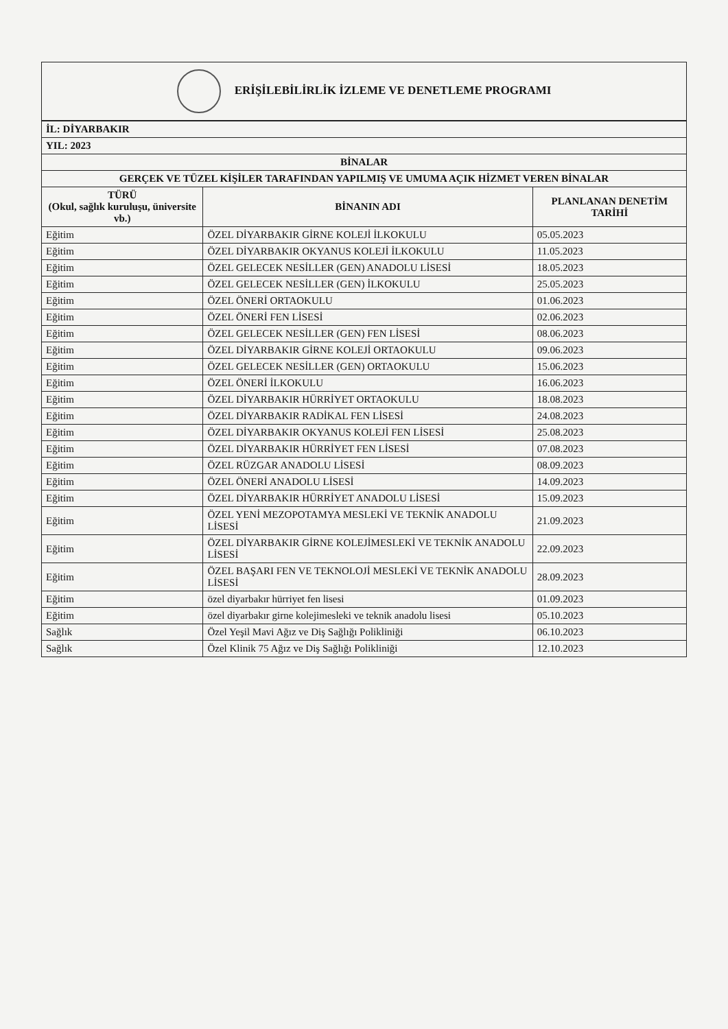ERİŞİLEBİLİRLİK İZLEME VE DENETLEME PROGRAMI
| İL: DİYARBAKIR | | |
| YIL: 2023 | | |
| BİNALAR | | |
| GERÇEK VE TÜZEL KİŞİLER TARAFINDAN YAPILMIŞ VE UMUMA AÇIK HİZMET VEREN BİNALAR | | |
| TÜRÜ (Okul, sağlık kuruluşu, üniversite vb.) | BİNANIN ADI | PLANLANAN DENETİM TARİHİ |
| Eğitim | ÖZEL DİYARBAKIR GİRNE KOLEJİ İLKOKULU | 05.05.2023 |
| Eğitim | ÖZEL DİYARBAKIR OKYANUS KOLEJİ İLKOKULU | 11.05.2023 |
| Eğitim | ÖZEL GELECEK NESİLLER (GEN) ANADOLU LİSESİ | 18.05.2023 |
| Eğitim | ÖZEL GELECEK NESİLLER (GEN) İLKOKULU | 25.05.2023 |
| Eğitim | ÖZEL ÖNERİ ORTAOKULU | 01.06.2023 |
| Eğitim | ÖZEL ÖNERİ FEN LİSESİ | 02.06.2023 |
| Eğitim | ÖZEL GELECEK NESİLLER (GEN) FEN LİSESİ | 08.06.2023 |
| Eğitim | ÖZEL DİYARBAKIR GİRNE KOLEJİ ORTAOKULU | 09.06.2023 |
| Eğitim | ÖZEL GELECEK NESİLLER (GEN) ORTAOKULU | 15.06.2023 |
| Eğitim | ÖZEL ÖNERİ İLKOKULU | 16.06.2023 |
| Eğitim | ÖZEL DİYARBAKIR HÜRRİYET ORTAOKULU | 18.08.2023 |
| Eğitim | ÖZEL DİYARBAKIR RADİKAL FEN LİSESİ | 24.08.2023 |
| Eğitim | ÖZEL DİYARBAKIR OKYANUS KOLEJİ FEN LİSESİ | 25.08.2023 |
| Eğitim | ÖZEL DİYARBAKIR HÜRRİYET FEN LİSESİ | 07.08.2023 |
| Eğitim | ÖZEL RÜZGAR ANADOLU LİSESİ | 08.09.2023 |
| Eğitim | ÖZEL ÖNERİ ANADOLU LİSESİ | 14.09.2023 |
| Eğitim | ÖZEL DİYARBAKIR HÜRRİYET ANADOLU LİSESİ | 15.09.2023 |
| Eğitim | ÖZEL YENİ MEZOPOTAMYA MESLEKİ VE TEKNİK ANADOLU LİSESİ | 21.09.2023 |
| Eğitim | ÖZEL DİYARBAKIR GİRNE KOLEJİMESLEKİ VE TEKNİK ANADOLU LİSESİ | 22.09.2023 |
| Eğitim | ÖZEL BAŞARI FEN VE TEKNOLOJİ MESLEKİ VE TEKNİK ANADOLU LİSESİ | 28.09.2023 |
| Eğitim | özel diyarbakır hürriyet fen lisesi | 01.09.2023 |
| Eğitim | özel diyarbakır girne kolejimesleki ve teknik anadolu lisesi | 05.10.2023 |
| Sağlık | Özel Yeşil Mavi Ağız ve Diş Sağlığı Polikliniği | 06.10.2023 |
| Sağlık | Özel Klinik 75 Ağız ve Diş Sağlığı Polikliniği | 12.10.2023 |